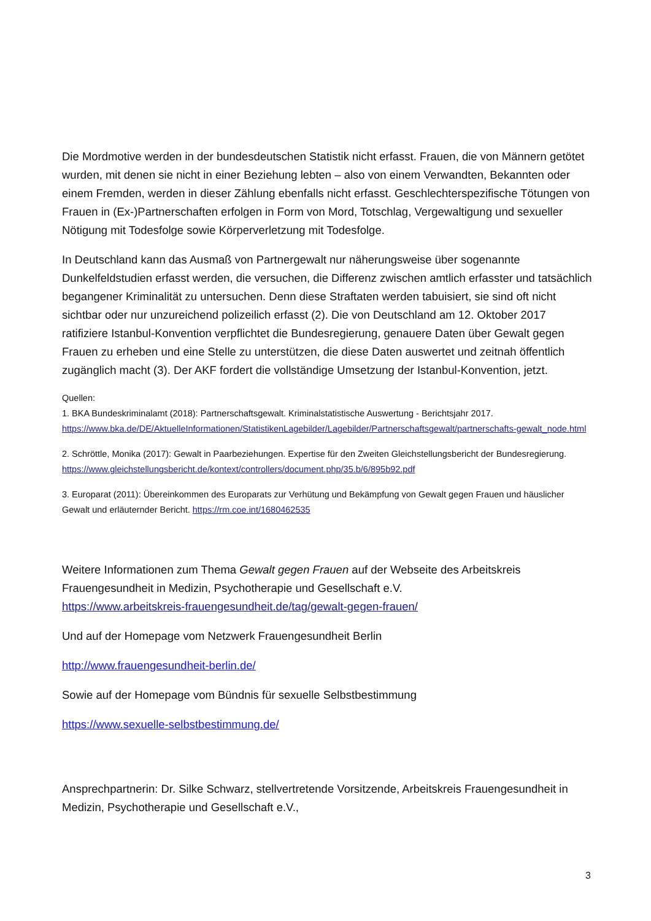Die Mordmotive werden in der bundesdeutschen Statistik nicht erfasst. Frauen, die von Männern getötet wurden, mit denen sie nicht in einer Beziehung lebten – also von einem Verwandten, Bekannten oder einem Fremden, werden in dieser Zählung ebenfalls nicht erfasst. Geschlechterspezifische Tötungen von Frauen in (Ex-)Partnerschaften erfolgen in Form von Mord, Totschlag, Vergewaltigung und sexueller Nötigung mit Todesfolge sowie Körperverletzung mit Todesfolge.
In Deutschland kann das Ausmaß von Partnergewalt nur näherungsweise über sogenannte Dunkelfeldstudien erfasst werden, die versuchen, die Differenz zwischen amtlich erfasster und tatsächlich begangener Kriminalität zu untersuchen. Denn diese Straftaten werden tabuisiert, sie sind oft nicht sichtbar oder nur unzureichend polizeilich erfasst (2). Die von Deutschland am 12. Oktober 2017 ratifiziere Istanbul-Konvention verpflichtet die Bundesregierung, genauere Daten über Gewalt gegen Frauen zu erheben und eine Stelle zu unterstützen, die diese Daten auswertet und zeitnah öffentlich zugänglich macht (3). Der AKF fordert die vollständige Umsetzung der Istanbul-Konvention, jetzt.
Quellen:
1. BKA Bundeskriminalamt (2018): Partnerschaftsgewalt. Kriminalstatistische Auswertung - Berichtsjahr 2017. https://www.bka.de/DE/AktuelleInformationen/StatistikenLagebilder/Lagebilder/Partnerschaftsgewalt/partnerschafts-gewalt_node.html
2. Schröttle, Monika (2017): Gewalt in Paarbeziehungen. Expertise für den Zweiten Gleichstellungsbericht der Bundesregierung. https://www.gleichstellungsbericht.de/kontext/controllers/document.php/35.b/6/895b92.pdf
3. Europarat (2011): Übereinkommen des Europarats zur Verhütung und Bekämpfung von Gewalt gegen Frauen und häuslicher Gewalt und erläuternder Bericht. https://rm.coe.int/1680462535
Weitere Informationen zum Thema Gewalt gegen Frauen auf der Webseite des Arbeitskreis Frauengesundheit in Medizin, Psychotherapie und Gesellschaft e.V.
https://www.arbeitskreis-frauengesundheit.de/tag/gewalt-gegen-frauen/
Und auf der Homepage vom Netzwerk Frauengesundheit Berlin
http://www.frauengesundheit-berlin.de/
Sowie auf der Homepage vom Bündnis für sexuelle Selbstbestimmung
https://www.sexuelle-selbstbestimmung.de/
Ansprechpartnerin: Dr. Silke Schwarz, stellvertretende Vorsitzende, Arbeitskreis Frauengesundheit in Medizin, Psychotherapie und Gesellschaft e.V.,
3